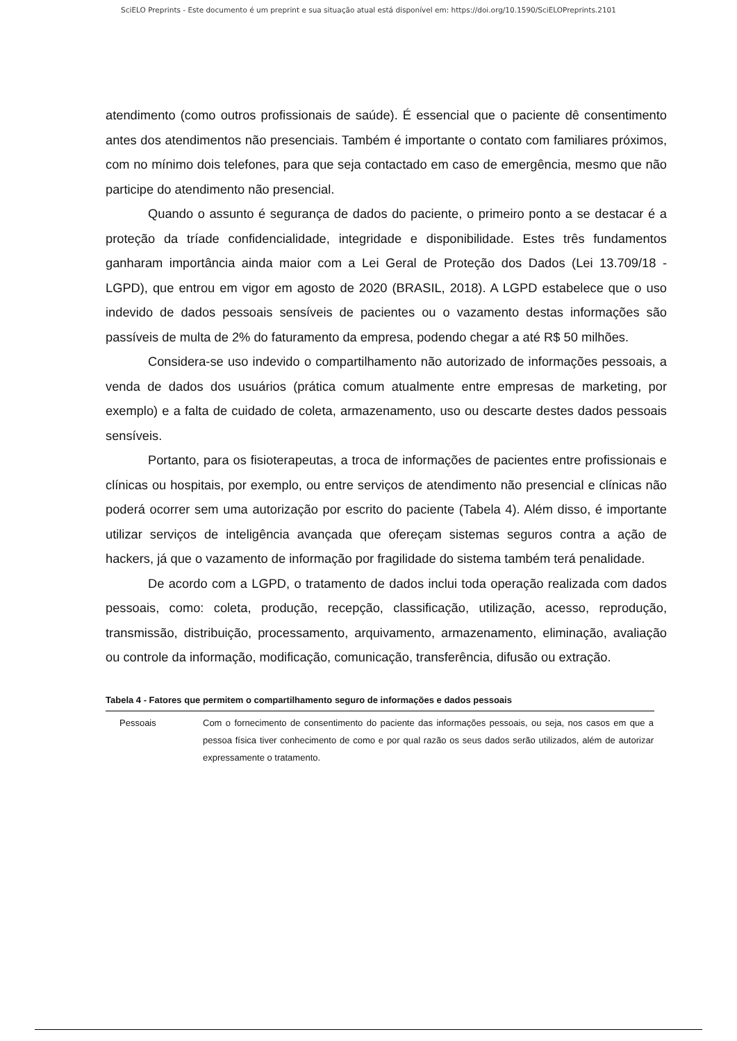SciELO Preprints - Este documento é um preprint e sua situação atual está disponível em: https://doi.org/10.1590/SciELOPreprints.2101
atendimento (como outros profissionais de saúde). É essencial que o paciente dê consentimento antes dos atendimentos não presenciais. Também é importante o contato com familiares próximos, com no mínimo dois telefones, para que seja contactado em caso de emergência, mesmo que não participe do atendimento não presencial.
Quando o assunto é segurança de dados do paciente, o primeiro ponto a se destacar é a proteção da tríade confidencialidade, integridade e disponibilidade. Estes três fundamentos ganharam importância ainda maior com a Lei Geral de Proteção dos Dados (Lei 13.709/18 - LGPD), que entrou em vigor em agosto de 2020 (BRASIL, 2018). A LGPD estabelece que o uso indevido de dados pessoais sensíveis de pacientes ou o vazamento destas informações são passíveis de multa de 2% do faturamento da empresa, podendo chegar a até R$ 50 milhões.
Considera-se uso indevido o compartilhamento não autorizado de informações pessoais, a venda de dados dos usuários (prática comum atualmente entre empresas de marketing, por exemplo) e a falta de cuidado de coleta, armazenamento, uso ou descarte destes dados pessoais sensíveis.
Portanto, para os fisioterapeutas, a troca de informações de pacientes entre profissionais e clínicas ou hospitais, por exemplo, ou entre serviços de atendimento não presencial e clínicas não poderá ocorrer sem uma autorização por escrito do paciente (Tabela 4). Além disso, é importante utilizar serviços de inteligência avançada que ofereçam sistemas seguros contra a ação de hackers, já que o vazamento de informação por fragilidade do sistema também terá penalidade.
De acordo com a LGPD, o tratamento de dados inclui toda operação realizada com dados pessoais, como: coleta, produção, recepção, classificação, utilização, acesso, reprodução, transmissão, distribuição, processamento, arquivamento, armazenamento, eliminação, avaliação ou controle da informação, modificação, comunicação, transferência, difusão ou extração.
Tabela 4 - Fatores que permitem o compartilhamento seguro de informações e dados pessoais
| Pessoais | Com o fornecimento de consentimento do paciente das informações pessoais, ou seja, nos casos em que a pessoa física tiver conhecimento de como e por qual razão os seus dados serão utilizados, além de autorizar expressamente o tratamento. |